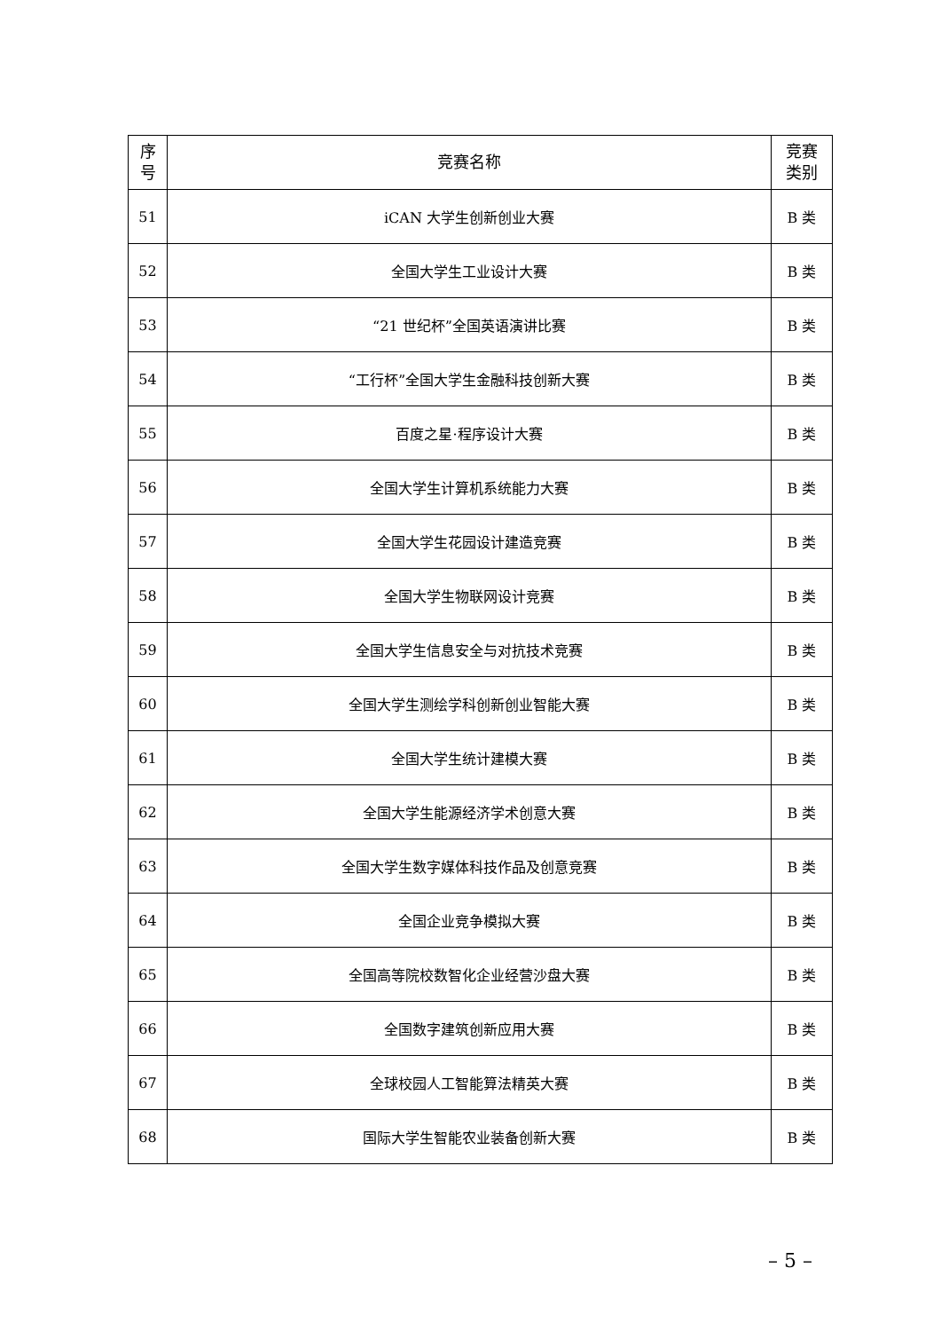| 序 号 | 竞赛名称 | 竞赛 类别 |
| --- | --- | --- |
| 51 | iCAN 大学生创新创业大赛 | B 类 |
| 52 | 全国大学生工业设计大赛 | B 类 |
| 53 | “21 世纪杯”全国英语演讲比赛 | B 类 |
| 54 | “工行杯”全国大学生金融科技创新大赛 | B 类 |
| 55 | 百度之星·程序设计大赛 | B 类 |
| 56 | 全国大学生计算机系统能力大赛 | B 类 |
| 57 | 全国大学生花园设计建造竞赛 | B 类 |
| 58 | 全国大学生物联网设计竞赛 | B 类 |
| 59 | 全国大学生信息安全与对抗技术竞赛 | B 类 |
| 60 | 全国大学生测绘学科创新创业智能大赛 | B 类 |
| 61 | 全国大学生统计建模大赛 | B 类 |
| 62 | 全国大学生能源经济学术创意大赛 | B 类 |
| 63 | 全国大学生数字媒体科技作品及创意竞赛 | B 类 |
| 64 | 全国企业竞争模拟大赛 | B 类 |
| 65 | 全国高等院校数智化企业经营沙盘大赛 | B 类 |
| 66 | 全国数字建筑创新应用大赛 | B 类 |
| 67 | 全球校园人工智能算法精英大赛 | B 类 |
| 68 | 国际大学生智能农业装备创新大赛 | B 类 |
– 5 –